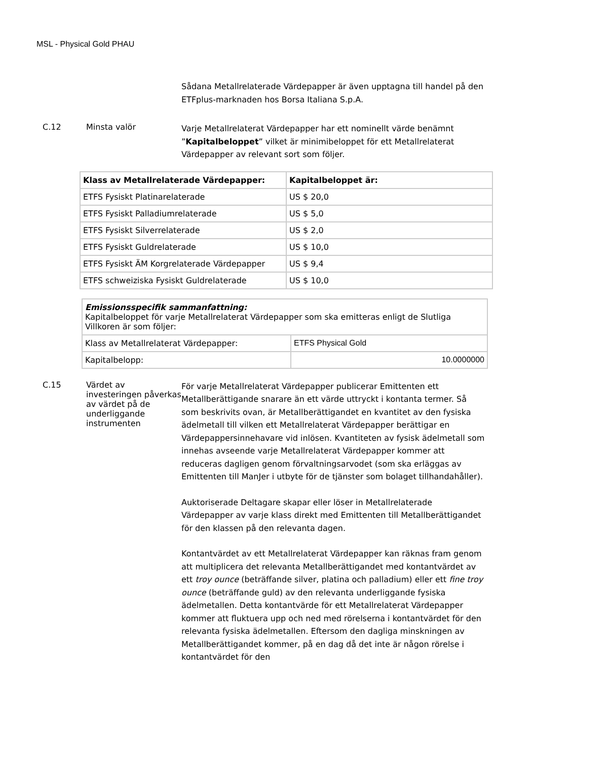MSL - Physical Gold PHAU
Sådana Metallrelaterade Värdepapper är även upptagna till handel på den ETFplus-marknaden hos Borsa Italiana S.p.A.
C.12 Minsta valör
Varje Metallrelaterat Värdepapper har ett nominellt värde benämnt ”Kapitalbeloppet” vilket är minimibeloppet för ett Metallrelaterat Värdepapper av relevant sort som följer.
| Klass av Metallrelaterade Värdepapper: | Kapitalbeloppet är: |
| --- | --- |
| ETFS Fysiskt Platinarelaterade | US $ 20,0 |
| ETFS Fysiskt Palladiumrelaterade | US $ 5,0 |
| ETFS Fysiskt Silverrelaterade | US $ 2,0 |
| ETFS Fysiskt Guldrelaterade | US $ 10,0 |
| ETFS Fysiskt ÄM Korgrelaterade Värdepapper | US $ 9,4 |
| ETFS schweiziska Fysiskt Guldrelaterade | US $ 10,0 |
| Emissionsspecifik sammanfattning: Kapitalbeloppet för varje Metallrelaterat Värdepapper som ska emitteras enligt de Slutliga Villkoren är som följer: | |
| Klass av Metallrelaterat Värdepapper: | ETFS Physical Gold |
| Kapitalbelopp: | 10.0000000 |
C.15 Värdet av investeringen påverkas av värdet på de underliggande instrumenten
För varje Metallrelaterat Värdepapper publicerar Emittenten ett Metallberättigande snarare än ett värde uttryckt i kontanta termer. Så som beskrivits ovan, är Metallberättigandet en kvantitet av den fysiska ädelmetall till vilken ett Metallrelaterat Värdepapper berättigar en Värdepappersinnehavare vid inlösen. Kvantiteten av fysisk ädelmetall som innehas avseende varje Metallrelaterat Värdepapper kommer att reduceras dagligen genom förvaltningsarvodet (som ska erläggas av Emittenten till ManJer i utbyte för de tjänster som bolaget tillhandahåller).
Auktoriserade Deltagare skapar eller löser in Metallrelaterade Värdepapper av varje klass direkt med Emittenten till Metallberättigandet för den klassen på den relevanta dagen.
Kontantvärdet av ett Metallrelaterat Värdepapper kan räknas fram genom att multiplicera det relevanta Metallberättigandet med kontantvärdet av ett troy ounce (beträffande silver, platina och palladium) eller ett fine troy ounce (beträffande guld) av den relevanta underliggande fysiska ädelmetallen. Detta kontantvärde för ett Metallrelaterat Värdepapper kommer att fluktuera upp och ned med rörelserna i kontantvärdet för den relevanta fysiska ädelmetallen. Eftersom den dagliga minskningen av Metallberättigandet kommer, på en dag då det inte är någon rörelse i kontantvärdet för den